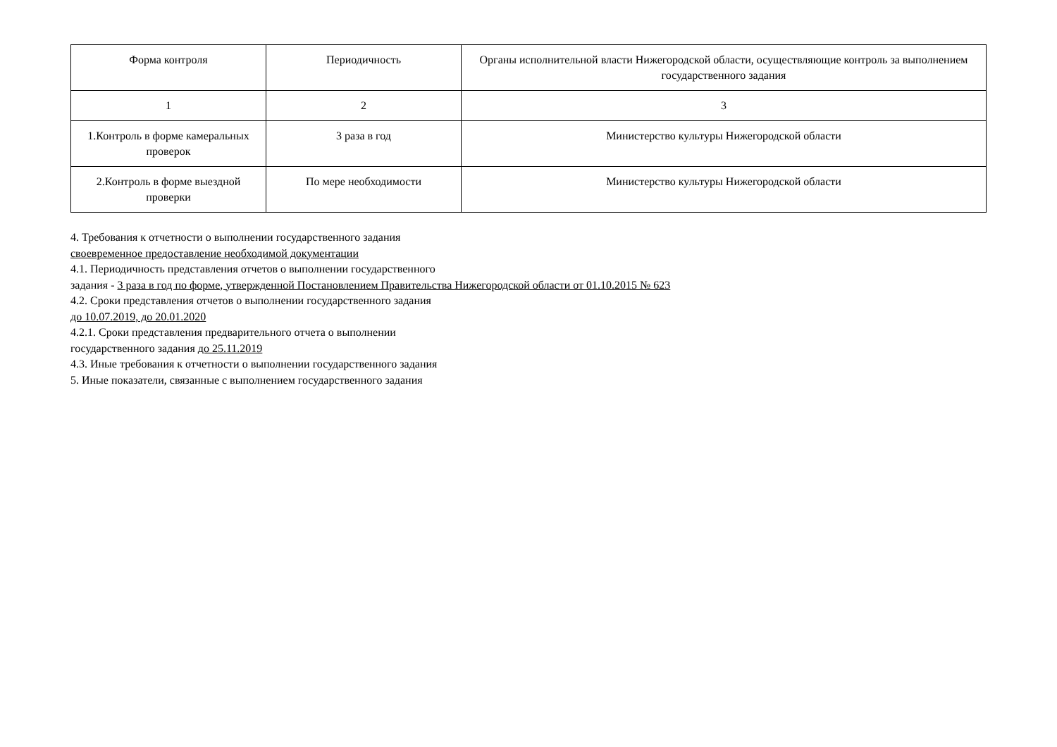| Форма контроля | Периодичность | Органы исполнительной власти Нижегородской области, осуществляющие контроль за выполнением государственного задания |
| 1 | 2 | 3 |
| 1.Контроль в форме камеральных проверок | 3 раза в год | Министерство культуры Нижегородской области |
| 2.Контроль в форме выездной проверки | По мере необходимости | Министерство культуры Нижегородской области |
4. Требования к отчетности о выполнении государственного задания
своевременное предоставление необходимой документации
4.1. Периодичность представления отчетов о выполнении государственного
задания - 3 раза в год по форме, утвержденной Постановлением Правительства Нижегородской области от 01.10.2015 № 623
4.2. Сроки представления отчетов о выполнении государственного задания
до 10.07.2019, до 20.01.2020
4.2.1. Сроки представления предварительного отчета о выполнении
государственного задания до 25.11.2019
4.3. Иные требования к отчетности о выполнении государственного задания
5. Иные показатели, связанные с выполнением государственного задания